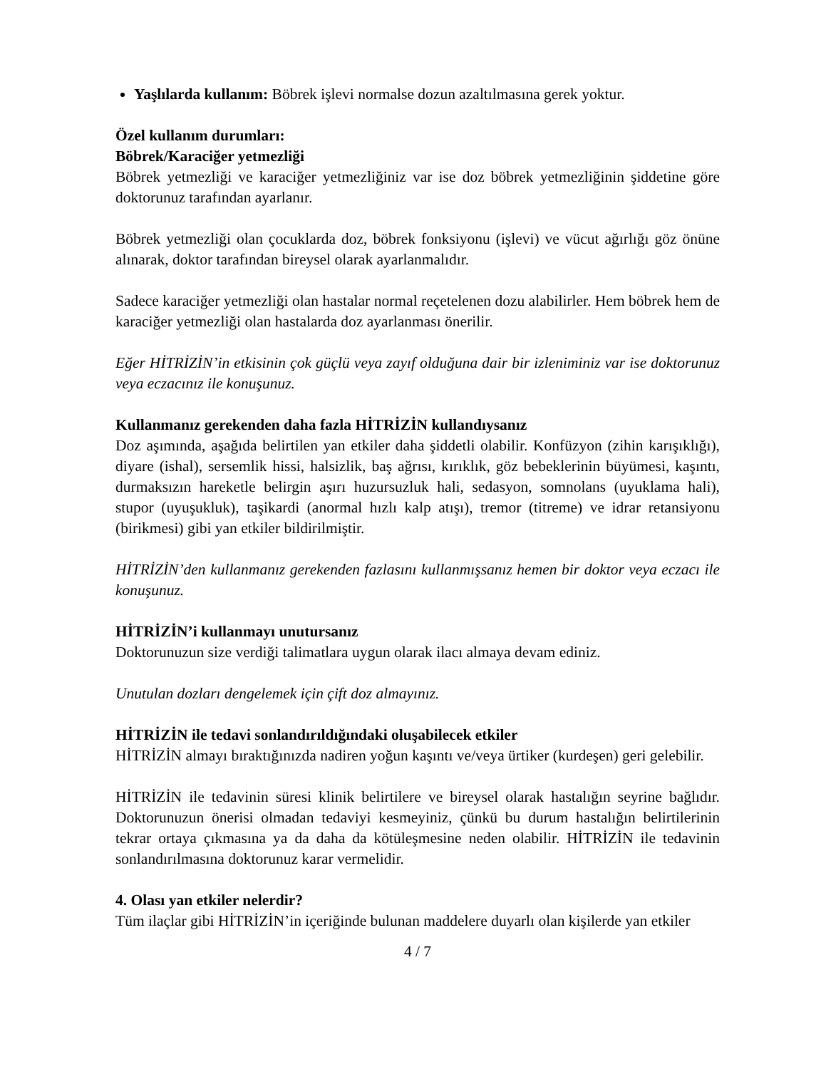Yaşlılarda kullanım: Böbrek işlevi normalse dozun azaltılmasına gerek yoktur.
Özel kullanım durumları:
Böbrek/Karaciğer yetmezliği
Böbrek yetmezliği ve karaciğer yetmezliğiniz var ise doz böbrek yetmezliğinin şiddetine göre doktorunuz tarafından ayarlanır.
Böbrek yetmezliği olan çocuklarda doz, böbrek fonksiyonu (işlevi) ve vücut ağırlığı göz önüne alınarak, doktor tarafından bireysel olarak ayarlanmalıdır.
Sadece karaciğer yetmezliği olan hastalar normal reçetelenen dozu alabilirler. Hem böbrek hem de karaciğer yetmezliği olan hastalarda doz ayarlanması önerilir.
Eğer HİTRİZİN’in etkisinin çok güçlü veya zayıf olduğuna dair bir izleniminiz var ise doktorunuz veya eczacınız ile konuşunuz.
Kullanmanız gerekenden daha fazla HİTRİZİN kullandıysanız
Doz aşımında, aşağıda belirtilen yan etkiler daha şiddetli olabilir. Konfüzyon (zihin karışıklığı), diyare (ishal), sersemlik hissi, halsizlik, baş ağrısı, kırıklık, göz bebeklerinin büyümesi, kaşıntı, durmaksızın hareketle belirgin aşırı huzursuzluk hali, sedasyon, somnolans (uyuklama hali), stupor (uyuşukluk), taşikardi (anormal hızlı kalp atışı), tremor (titreme) ve idrar retansiyonu (birikmesi) gibi yan etkiler bildirilmiştir.
HİTRİZİN’den kullanmanız gerekenden fazlasını kullanmışsanız hemen bir doktor veya eczacı ile konuşunuz.
HİTRİZİN’i kullanmayı unutursanız
Doktorunuzun size verdiği talimatlara uygun olarak ilacı almaya devam ediniz.
Unutulan dozları dengelemek için çift doz almayınız.
HİTRİZİN ile tedavi sonlandırıldığındaki oluşabilecek etkiler
HİTRİZİN almayı bıraktığınızda nadiren yoğun kaşıntı ve/veya ürtiker (kurdeşen) geri gelebilir.
HİTRİZİN ile tedavinin süresi klinik belirtilere ve bireysel olarak hastalığın seyrine bağlıdır. Doktorunuzun önerisi olmadan tedaviyi kesmeyiniz, çünkü bu durum hastalığın belirtilerinin tekrar ortaya çıkmasına ya da daha da kötüleşmesine neden olabilir. HİTRİZİN ile tedavinin sonlandırılmasına doktorunuz karar vermelidir.
4. Olası yan etkiler nelerdir?
Tüm ilaçlar gibi HİTRİZİN’in içeriğinde bulunan maddelere duyarlı olan kişilerde yan etkiler
4 / 7